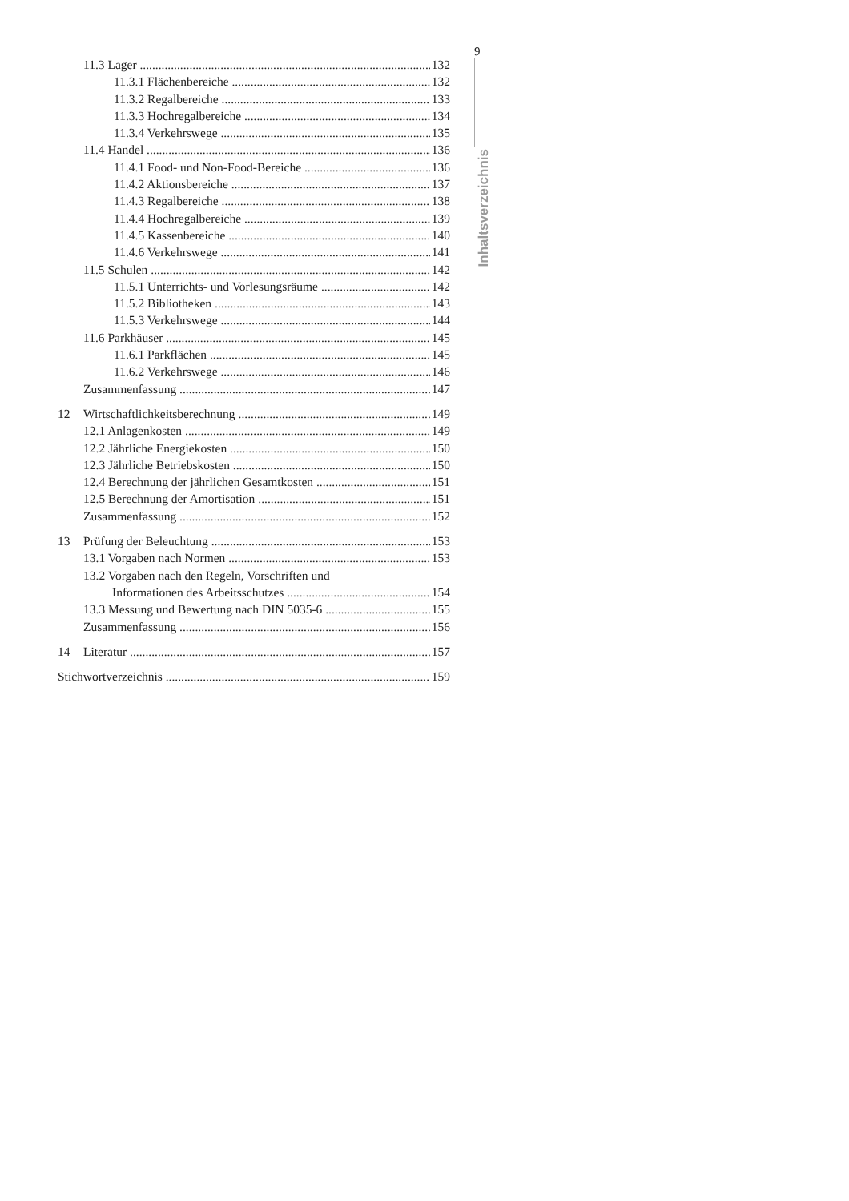9
Inhaltsverzeichnis
11.3 Lager 132
11.3.1 Flächenbereiche 132
11.3.2 Regalbereiche 133
11.3.3 Hochregalbereiche 134
11.3.4 Verkehrswege 135
11.4 Handel 136
11.4.1 Food- und Non-Food-Bereiche 136
11.4.2 Aktionsbereiche 137
11.4.3 Regalbereiche 138
11.4.4 Hochregalbereiche 139
11.4.5 Kassenbereiche 140
11.4.6 Verkehrswege 141
11.5 Schulen 142
11.5.1 Unterrichts- und Vorlesungsräume 142
11.5.2 Bibliotheken 143
11.5.3 Verkehrswege 144
11.6 Parkhäuser 145
11.6.1 Parkflächen 145
11.6.2 Verkehrswege 146
Zusammenfassung 147
12 Wirtschaftlichkeitsberechnung 149
12.1 Anlagenkosten 149
12.2 Jährliche Energiekosten 150
12.3 Jährliche Betriebskosten 150
12.4 Berechnung der jährlichen Gesamtkosten 151
12.5 Berechnung der Amortisation 151
Zusammenfassung 152
13 Prüfung der Beleuchtung 153
13.1 Vorgaben nach Normen 153
13.2 Vorgaben nach den Regeln, Vorschriften und
Informationen des Arbeitsschutzes 154
13.3 Messung und Bewertung nach DIN 5035-6 155
Zusammenfassung 156
14 Literatur 157
Stichwortverzeichnis 159